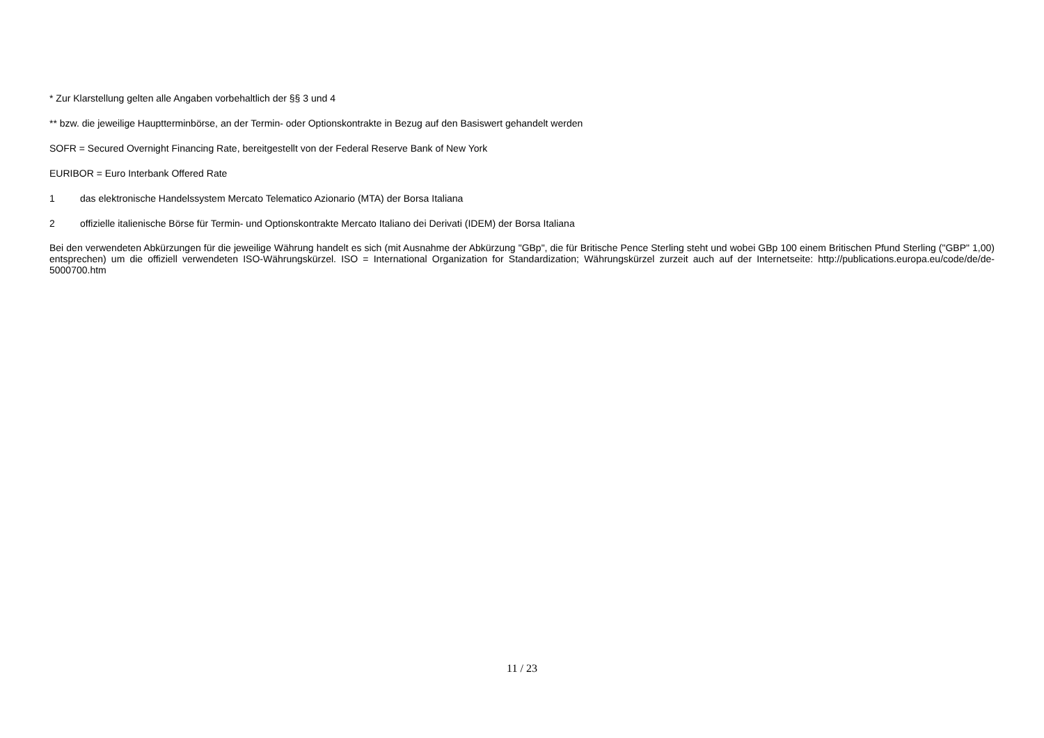* Zur Klarstellung gelten alle Angaben vorbehaltlich der §§ 3 und 4
** bzw. die jeweilige Hauptterminbörse, an der Termin- oder Optionskontrakte in Bezug auf den Basiswert gehandelt werden
SOFR = Secured Overnight Financing Rate, bereitgestellt von der Federal Reserve Bank of New York
EURIBOR = Euro Interbank Offered Rate
1 das elektronische Handelssystem Mercato Telematico Azionario (MTA) der Borsa Italiana
2 offizielle italienische Börse für Termin- und Optionskontrakte Mercato Italiano dei Derivati (IDEM) der Borsa Italiana
Bei den verwendeten Abkürzungen für die jeweilige Währung handelt es sich (mit Ausnahme der Abkürzung "GBp", die für Britische Pence Sterling steht und wobei GBp 100 einem Britischen Pfund Sterling ("GBP" 1,00) entsprechen) um die offiziell verwendeten ISO-Währungskürzel. ISO = International Organization for Standardization; Währungskürzel zurzeit auch auf der Internetseite: http://publications.europa.eu/code/de/de-5000700.htm
11 / 23